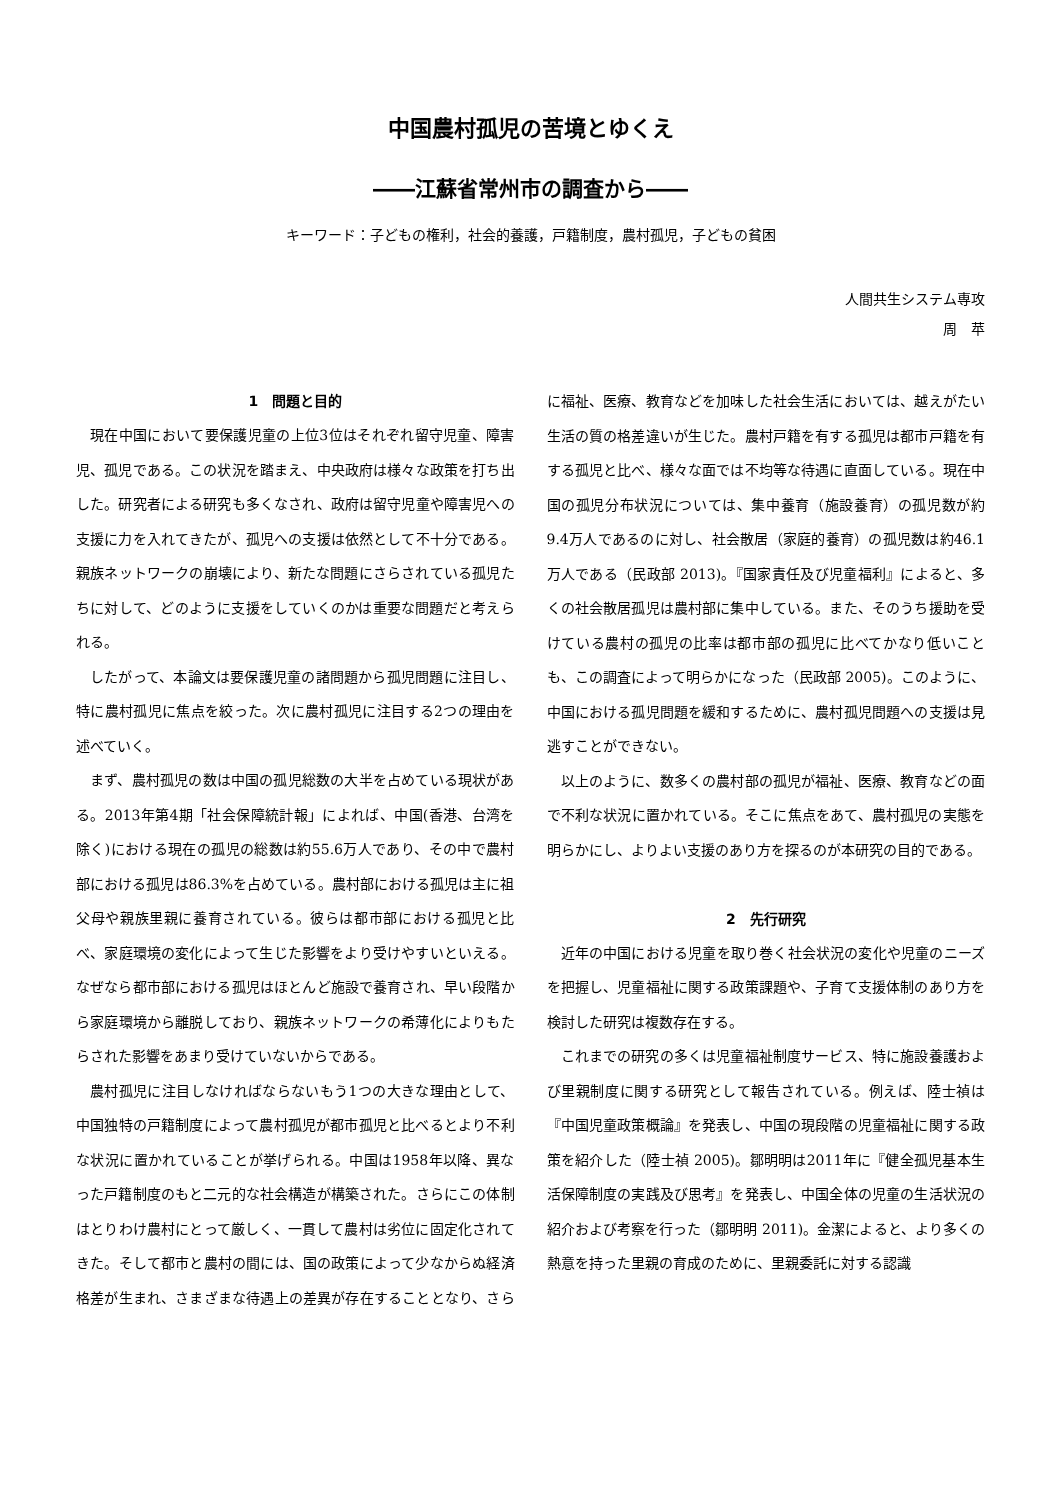中国農村孤児の苦境とゆくえ
――江蘇省常州市の調査から――
キーワード：子どもの権利，社会的養護，戸籍制度，農村孤児，子どもの貧困
人間共生システム専攻
周　苹
1　問題と目的
現在中国において要保護児童の上位3位はそれぞれ留守児童、障害児、孤児である。この状況を踏まえ、中央政府は様々な政策を打ち出した。研究者による研究も多くなされ、政府は留守児童や障害児への支援に力を入れてきたが、孤児への支援は依然として不十分である。親族ネットワークの崩壊により、新たな問題にさらされている孤児たちに対して、どのように支援をしていくのかは重要な問題だと考えられる。
したがって、本論文は要保護児童の諸問題から孤児問題に注目し、特に農村孤児に焦点を絞った。次に農村孤児に注目する2つの理由を述べていく。
まず、農村孤児の数は中国の孤児総数の大半を占めている現状がある。2013年第4期「社会保障統計報」によれば、中国(香港、台湾を除く)における現在の孤児の総数は約55.6万人であり、その中で農村部における孤児は86.3%を占めている。農村部における孤児は主に祖父母や親族里親に養育されている。彼らは都市部における孤児と比べ、家庭環境の変化によって生じた影響をより受けやすいといえる。なぜなら都市部における孤児はほとんど施設で養育され、早い段階から家庭環境から離脱しており、親族ネットワークの希薄化によりもたらされた影響をあまり受けていないからである。
農村孤児に注目しなければならないもう1つの大きな理由として、中国独特の戸籍制度によって農村孤児が都市孤児と比べるとより不利な状況に置かれていることが挙げられる。中国は1958年以降、異なった戸籍制度のもと二元的な社会構造が構築された。さらにこの体制はとりわけ農村にとって厳しく、一貫して農村は劣位に固定化されてきた。そして都市と農村の間には、国の政策によって少なからぬ経済格差が生まれ、さまざまな待遇上の差異が存在することとなり、さらに福祉、医療、教育などを加味した社会生活においては、越えがたい生活の質の格差違いが生じた。農村戸籍を有する孤児は都市戸籍を有する孤児と比べ、様々な面では不均等な待遇に直面している。現在中国の孤児分布状況については、集中養育（施設養育）の孤児数が約9.4万人であるのに対し、社会散居（家庭的養育）の孤児数は約46.1万人である（民政部 2013)。『国家責任及び児童福利』によると、多くの社会散居孤児は農村部に集中している。また、そのうち援助を受けている農村の孤児の比率は都市部の孤児に比べてかなり低いことも、この調査によって明らかになった（民政部 2005)。このように、中国における孤児問題を緩和するために、農村孤児問題への支援は見逃すことができない。
以上のように、数多くの農村部の孤児が福祉、医療、教育などの面で不利な状況に置かれている。そこに焦点をあて、農村孤児の実態を明らかにし、よりよい支援のあり方を探るのが本研究の目的である。
2　先行研究
近年の中国における児童を取り巻く社会状況の変化や児童のニーズを把握し、児童福祉に関する政策課題や、子育て支援体制のあり方を検討した研究は複数存在する。
これまでの研究の多くは児童福祉制度サービス、特に施設養護および里親制度に関する研究として報告されている。例えば、陸士禎は『中国児童政策概論』を発表し、中国の現段階の児童福祉に関する政策を紹介した（陸士禎 2005)。鄒明明は2011年に『健全孤児基本生活保障制度の実践及び思考』を発表し、中国全体の児童の生活状況の紹介および考察を行った（鄒明明 2011)。金潔によると、より多くの熱意を持った里親の育成のために、里親委託に対する認識